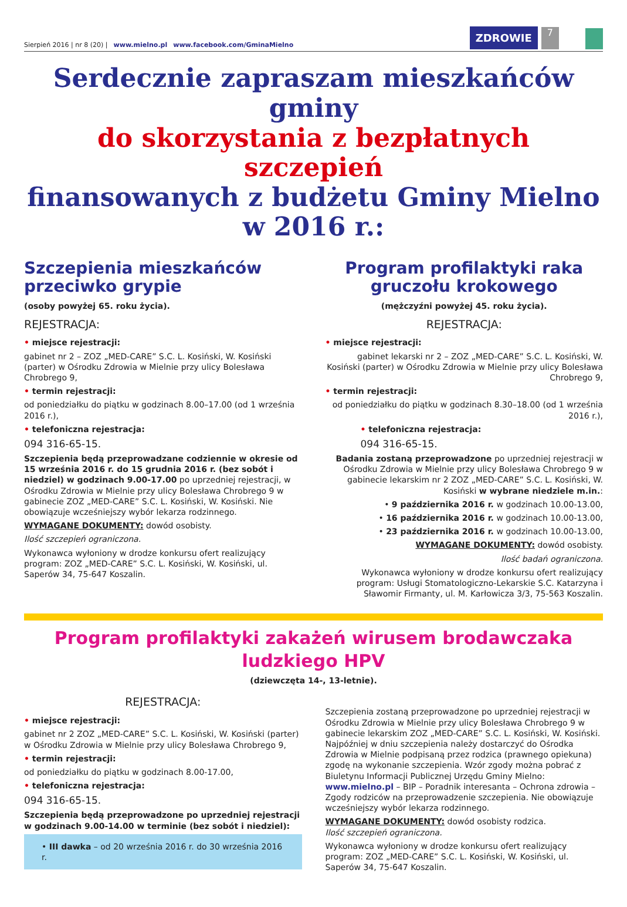Sierpień 2016 | nr 8 (20) | www.mielno.pl www.facebook.com/GminaMielno ZDROWIE 7
Serdecznie zapraszam mieszkańców gminy
do skorzystania z bezpłatnych szczepień
finansowanych z budżetu Gminy Mielno
w 2016 r.:
Szczepienia mieszkańców przeciwko grypie
(osoby powyżej 65. roku życia).
REJESTRACJA:
• miejsce rejestracji:
gabinet nr 2 – ZOZ „MED-CARE” S.C. L. Kosiński, W. Kosiński (parter) w Ośrodku Zdrowia w Mielnie przy ulicy Bolesława Chrobrego 9,
• termin rejestracji:
od poniedziałku do piątku w godzinach 8.00–17.00 (od 1 września 2016 r.),
• telefoniczna rejestracja:
094 316-65-15.
Szczepienia będą przeprowadzane codziennie w okresie od 15 września 2016 r. do 15 grudnia 2016 r. (bez sobót i niedziel) w godzinach 9.00-17.00 po uprzedniej rejestracji, w Ośrodku Zdrowia w Mielnie przy ulicy Bolesława Chrobrego 9 w gabinecie ZOZ „MED-CARE” S.C. L. Kosiński, W. Kosiński. Nie obowiązuje wcześniejszy wybór lekarza rodzinnego.
WYMAGANE DOKUMENTY: dowód osobisty.
Ilość szczepień ograniczona.
Wykonawca wyłoniony w drodze konkursu ofert realizujący program: ZOZ „MED-CARE” S.C. L. Kosiński, W. Kosiński, ul. Saperów 34, 75-647 Koszalin.
Program profilaktyki raka gruczołu krokowego
(mężczyźni powyżej 45. roku życia).
REJESTRACJA:
• miejsce rejestracji:
gabinet lekarski nr 2 – ZOZ „MED-CARE” S.C. L. Kosiński, W. Kosiński (parter) w Ośrodku Zdrowia w Mielnie przy ulicy Bolesława Chrobrego 9,
• termin rejestracji:
od poniedziałku do piątku w godzinach 8.30–18.00 (od 1 września 2016 r.),
• telefoniczna rejestracja:
094 316-65-15.
Badania zostaną przeprowadzone po uprzedniej rejestracji w Ośrodku Zdrowia w Mielnie przy ulicy Bolesława Chrobrego 9 w gabinecie lekarskim nr 2 ZOZ „MED-CARE” S.C. L. Kosiński, W. Kosiński w wybrane niedziele m.in.:
• 9 października 2016 r. w godzinach 10.00-13.00,
• 16 października 2016 r. w godzinach 10.00-13.00,
• 23 października 2016 r. w godzinach 10.00-13.00,
WYMAGANE DOKUMENTY: dowód osobisty.
Ilość badań ograniczona.
Wykonawca wyłoniony w drodze konkursu ofert realizujący program: Usługi Stomatologiczno-Lekarskie S.C. Katarzyna i Sławomir Firmanty, ul. M. Karłowicza 3/3, 75-563 Koszalin.
Program profilaktyki zakażeń wirusem brodawczaka ludzkiego HPV
(dziewczęta 14-, 13-letnie).
REJESTRACJA:
• miejsce rejestracji:
gabinet nr 2 ZOZ „MED-CARE” S.C. L. Kosiński, W. Kosiński (parter) w Ośrodku Zdrowia w Mielnie przy ulicy Bolesława Chrobrego 9,
• termin rejestracji:
od poniedziałku do piątku w godzinach 8.00-17.00,
• telefoniczna rejestracja:
094 316-65-15.
Szczepienia będą przeprowadzone po uprzedniej rejestracji w godzinach 9.00-14.00 w terminie (bez sobót i niedziel):
• III dawka – od 20 września 2016 r. do 30 września 2016 r.
Szczepienia zostaną przeprowadzone po uprzedniej rejestracji w Ośrodku Zdrowia w Mielnie przy ulicy Bolesława Chrobrego 9 w gabinecie lekarskim ZOZ „MED-CARE” S.C. L. Kosiński, W. Kosiński. Najpóźniej w dniu szczepienia należy dostarczyć do Ośrodka Zdrowia w Mielnie podpisaną przez rodzica (prawnego opiekuna) zgodę na wykonanie szczepienia. Wzór zgody można pobrać z Biuletynu Informacji Publicznej Urzędu Gminy Mielno: www.mielno.pl – BIP – Poradnik interesanta – Ochrona zdrowia – Zgody rodziców na przeprowadzenie szczepienia. Nie obowiązuje wcześniejszy wybór lekarza rodzinnego.
WYMAGANE DOKUMENTY: dowód osobisty rodzica.
Ilość szczepień ograniczona.
Wykonawca wyłoniony w drodze konkursu ofert realizujący program: ZOZ „MED-CARE” S.C. L. Kosiński, W. Kosiński, ul. Saperów 34, 75-647 Koszalin.